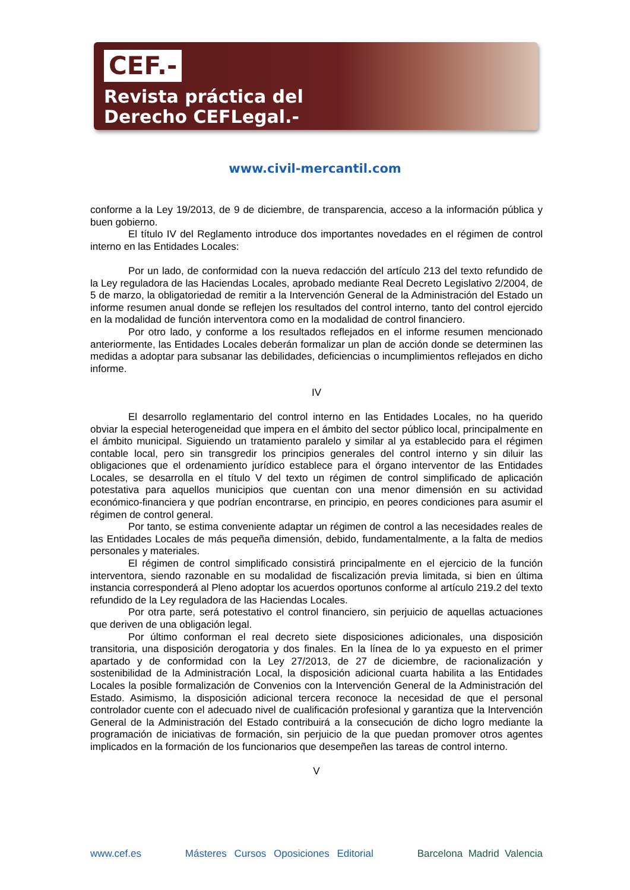CEF.-
Revista práctica del
Derecho CEFLegal.-
www.civil-mercantil.com
conforme a la Ley 19/2013, de 9 de diciembre, de transparencia, acceso a la información pública y buen gobierno.
El título IV del Reglamento introduce dos importantes novedades en el régimen de control interno en las Entidades Locales:
Por un lado, de conformidad con la nueva redacción del artículo 213 del texto refundido de la Ley reguladora de las Haciendas Locales, aprobado mediante Real Decreto Legislativo 2/2004, de 5 de marzo, la obligatoriedad de remitir a la Intervención General de la Administración del Estado un informe resumen anual donde se reflejen los resultados del control interno, tanto del control ejercido en la modalidad de función interventora como en la modalidad de control financiero.
Por otro lado, y conforme a los resultados reflejados en el informe resumen mencionado anteriormente, las Entidades Locales deberán formalizar un plan de acción donde se determinen las medidas a adoptar para subsanar las debilidades, deficiencias o incumplimientos reflejados en dicho informe.
IV
El desarrollo reglamentario del control interno en las Entidades Locales, no ha querido obviar la especial heterogeneidad que impera en el ámbito del sector público local, principalmente en el ámbito municipal. Siguiendo un tratamiento paralelo y similar al ya establecido para el régimen contable local, pero sin transgredir los principios generales del control interno y sin diluir las obligaciones que el ordenamiento jurídico establece para el órgano interventor de las Entidades Locales, se desarrolla en el título V del texto un régimen de control simplificado de aplicación potestativa para aquellos municipios que cuentan con una menor dimensión en su actividad económico-financiera y que podrían encontrarse, en principio, en peores condiciones para asumir el régimen de control general.
Por tanto, se estima conveniente adaptar un régimen de control a las necesidades reales de las Entidades Locales de más pequeña dimensión, debido, fundamentalmente, a la falta de medios personales y materiales.
El régimen de control simplificado consistirá principalmente en el ejercicio de la función interventora, siendo razonable en su modalidad de fiscalización previa limitada, si bien en última instancia corresponderá al Pleno adoptar los acuerdos oportunos conforme al artículo 219.2 del texto refundido de la Ley reguladora de las Haciendas Locales.
Por otra parte, será potestativo el control financiero, sin perjuicio de aquellas actuaciones que deriven de una obligación legal.
Por último conforman el real decreto siete disposiciones adicionales, una disposición transitoria, una disposición derogatoria y dos finales. En la línea de lo ya expuesto en el primer apartado y de conformidad con la Ley 27/2013, de 27 de diciembre, de racionalización y sostenibilidad de la Administración Local, la disposición adicional cuarta habilita a las Entidades Locales la posible formalización de Convenios con la Intervención General de la Administración del Estado. Asimismo, la disposición adicional tercera reconoce la necesidad de que el personal controlador cuente con el adecuado nivel de cualificación profesional y garantiza que la Intervención General de la Administración del Estado contribuirá a la consecución de dicho logro mediante la programación de iniciativas de formación, sin perjuicio de la que puedan promover otros agentes implicados en la formación de los funcionarios que desempeñen las tareas de control interno.
V
www.cef.es Másteres Cursos Oposiciones Editorial Barcelona Madrid Valencia